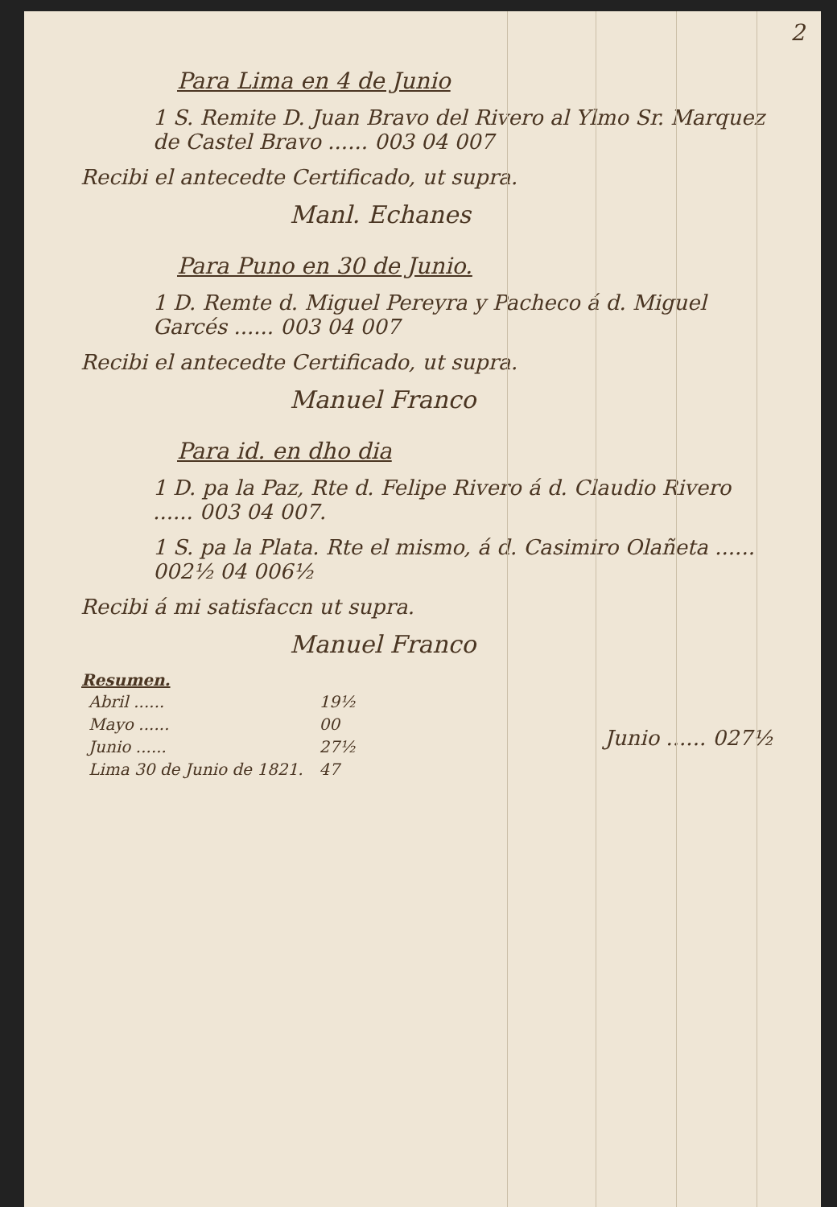2
Para Lima en 4 de Junio
1 S. Remite D. Juan Bravo del Rivero al Ylmo Sr. Marquez de Castel Bravo ...... 003 04 007
Recibi el antecedte Certificado, ut supra.
Manl. Echanes
Para Puno en 30 de Junio.
1 D. Remte d. Miguel Pereyra y Pacheco á d. Miguel Garcés ...... 003 04 007
Recibi el antecedte Certificado, ut supra.
Manuel Franco
Para id. en dho dia
1 D. pa la Paz, Rte d. Felipe Rivero á d. Claudio Rivero ...... 003 04 007.
1 S. pa la Plata. Rte el mismo, á d. Casimiro Olañeta ...... 002½ 04 006½
Recibi á mi satisfaccn ut supra.
Manuel Franco
| Resumen. | |
| --- | --- |
| Abril ...... | 19½ |
| Mayo ...... | 00 |
| Junio ...... | 27½ |
| Lima 30 de Junio de 1821. | 47 |
Junio ...... 027½